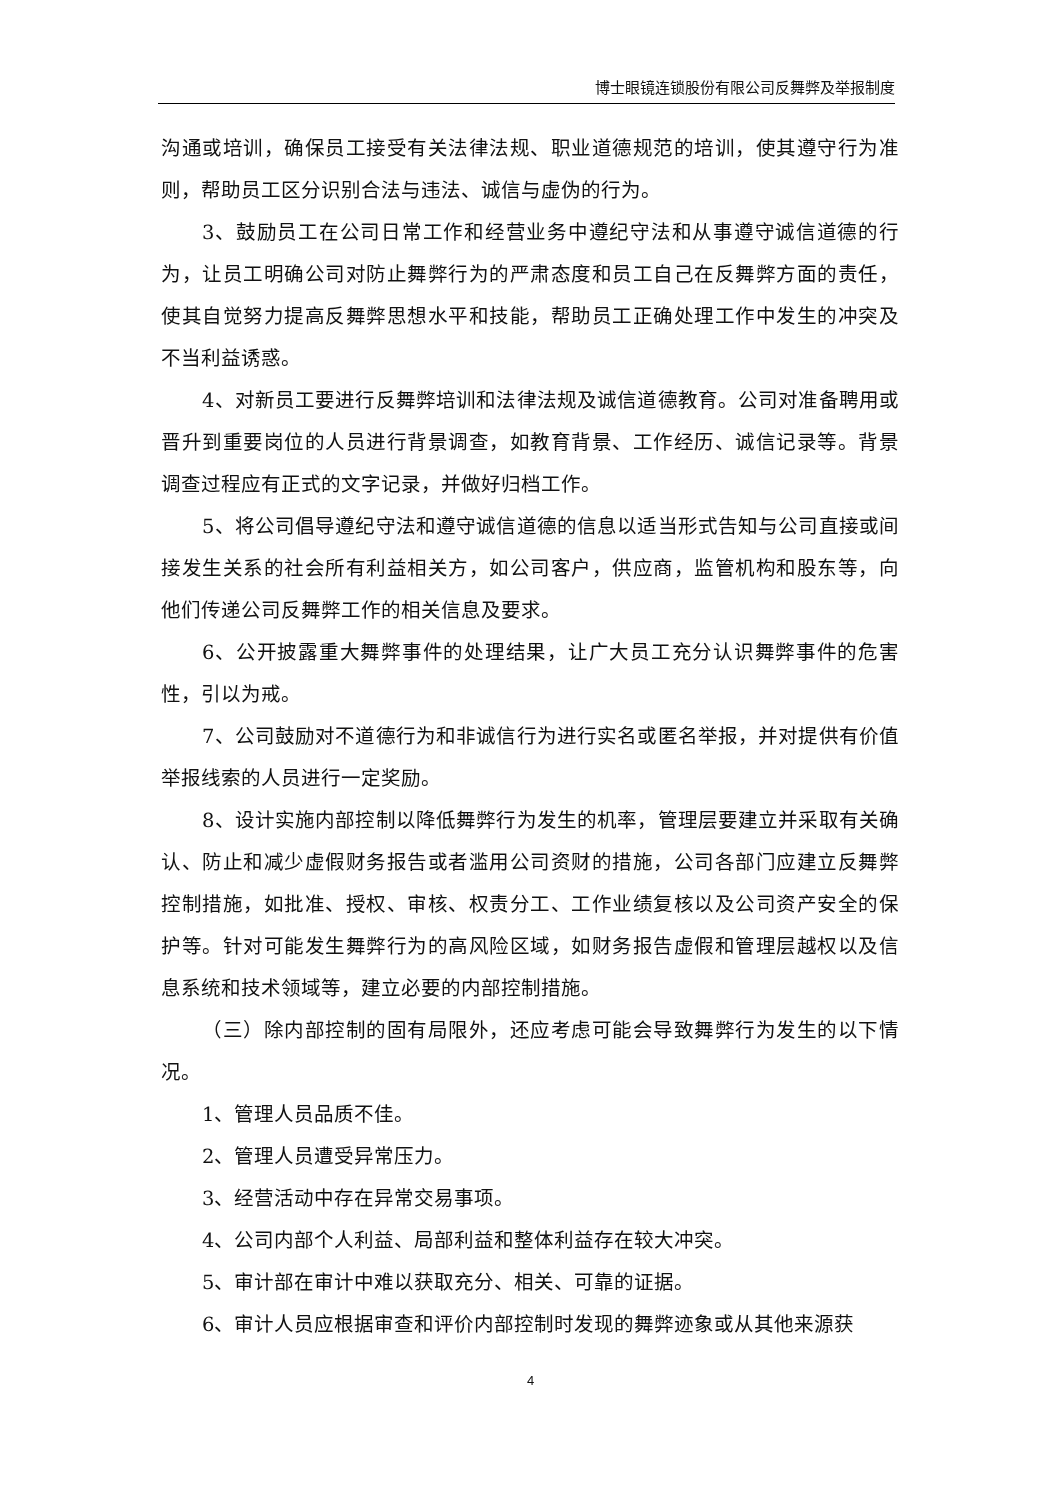博士眼镜连锁股份有限公司反舞弊及举报制度
沟通或培训，确保员工接受有关法律法规、职业道德规范的培训，使其遵守行为准则，帮助员工区分识别合法与违法、诚信与虚伪的行为。
3、鼓励员工在公司日常工作和经营业务中遵纪守法和从事遵守诚信道德的行为，让员工明确公司对防止舞弊行为的严肃态度和员工自己在反舞弊方面的责任，使其自觉努力提高反舞弊思想水平和技能，帮助员工正确处理工作中发生的冲突及不当利益诱惑。
4、对新员工要进行反舞弊培训和法律法规及诚信道德教育。公司对准备聘用或晋升到重要岗位的人员进行背景调查，如教育背景、工作经历、诚信记录等。背景调查过程应有正式的文字记录，并做好归档工作。
5、将公司倡导遵纪守法和遵守诚信道德的信息以适当形式告知与公司直接或间接发生关系的社会所有利益相关方，如公司客户，供应商，监管机构和股东等，向他们传递公司反舞弊工作的相关信息及要求。
6、公开披露重大舞弊事件的处理结果，让广大员工充分认识舞弊事件的危害性，引以为戒。
7、公司鼓励对不道德行为和非诚信行为进行实名或匿名举报，并对提供有价值举报线索的人员进行一定奖励。
8、设计实施内部控制以降低舞弊行为发生的机率，管理层要建立并采取有关确认、防止和减少虚假财务报告或者滥用公司资财的措施，公司各部门应建立反舞弊控制措施，如批准、授权、审核、权责分工、工作业绩复核以及公司资产安全的保护等。针对可能发生舞弊行为的高风险区域，如财务报告虚假和管理层越权以及信息系统和技术领域等，建立必要的内部控制措施。
（三）除内部控制的固有局限外，还应考虑可能会导致舞弊行为发生的以下情况。
1、管理人员品质不佳。
2、管理人员遭受异常压力。
3、经营活动中存在异常交易事项。
4、公司内部个人利益、局部利益和整体利益存在较大冲突。
5、审计部在审计中难以获取充分、相关、可靠的证据。
6、审计人员应根据审查和评价内部控制时发现的舞弊迹象或从其他来源获
4